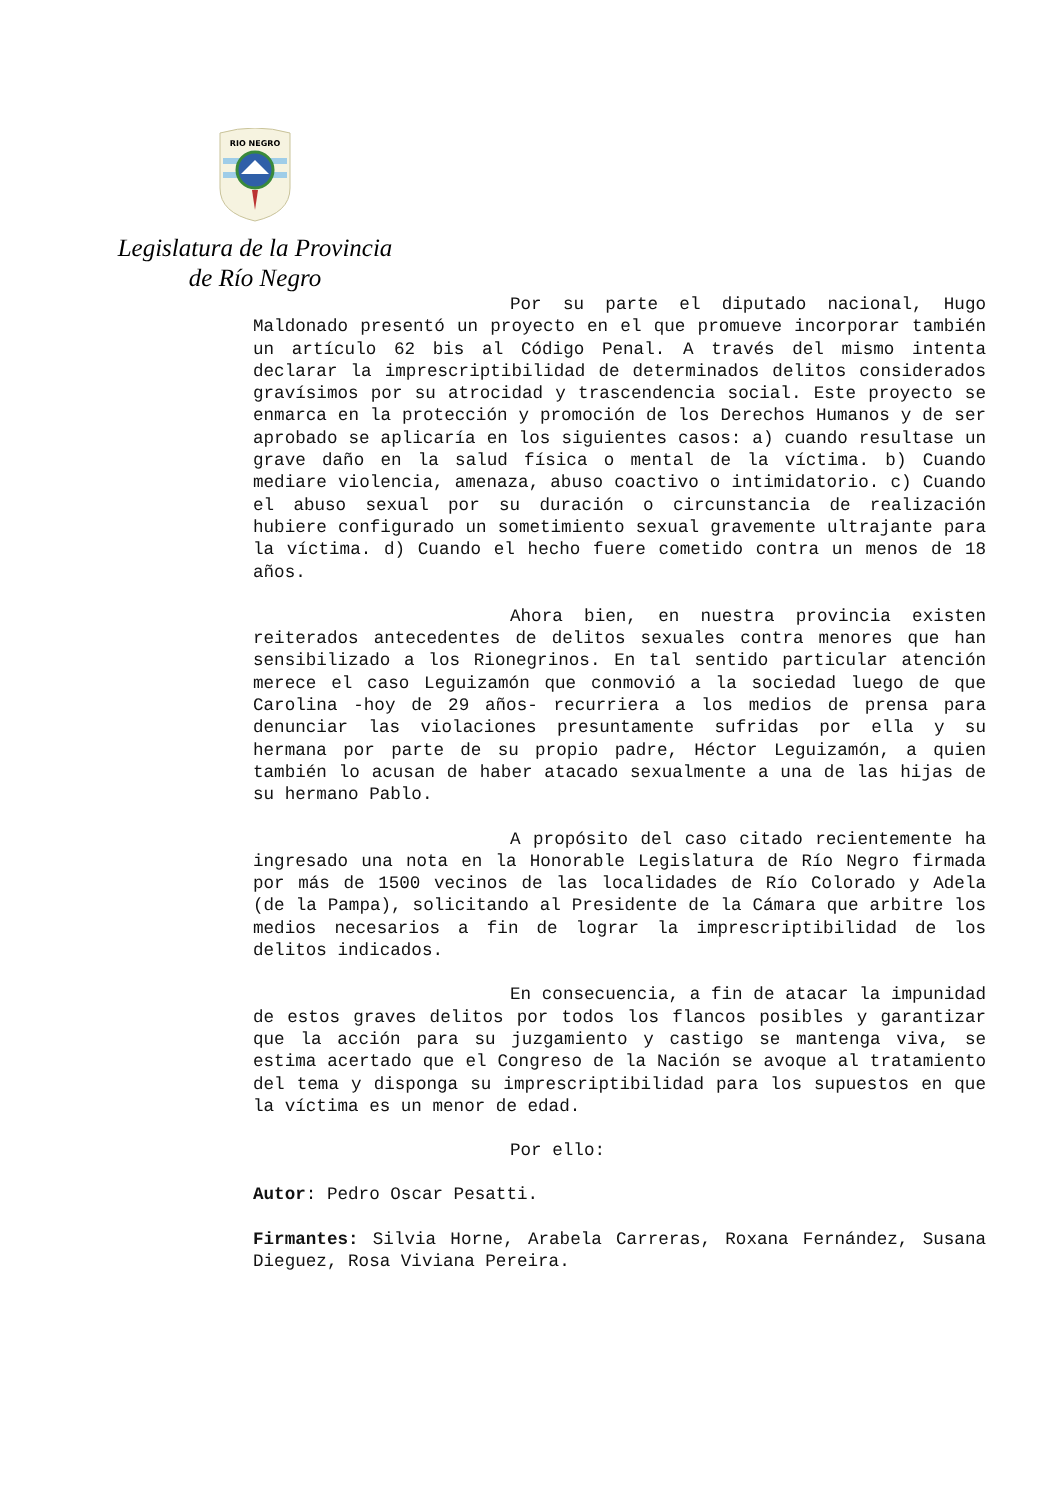RIO NEGRO
Legislatura de la Provincia
de Río Negro
Por su parte el diputado nacional, Hugo Maldonado presentó un proyecto en el que promueve incorporar también un artículo 62 bis al Código Penal. A través del mismo intenta declarar la imprescriptibilidad de determinados delitos considerados gravísimos por su atrocidad y trascendencia social. Este proyecto se enmarca en la protección y promoción de los Derechos Humanos y de ser aprobado se aplicaría en los siguientes casos: a) cuando resultase un grave daño en la salud física o mental de la víctima. b) Cuando mediare violencia, amenaza, abuso coactivo o intimidatorio. c) Cuando el abuso sexual por su duración o circunstancia de realización hubiere configurado un sometimiento sexual gravemente ultrajante para la víctima. d) Cuando el hecho fuere cometido contra un menos de 18 años.
Ahora bien, en nuestra provincia existen reiterados antecedentes de delitos sexuales contra menores que han sensibilizado a los Rionegrinos. En tal sentido particular atención merece el caso Leguizamón que conmovió a la sociedad luego de que Carolina -hoy de 29 años- recurriera a los medios de prensa para denunciar las violaciones presuntamente sufridas por ella y su hermana por parte de su propio padre, Héctor Leguizamón, a quien también lo acusan de haber atacado sexualmente a una de las hijas de su hermano Pablo.
A propósito del caso citado recientemente ha ingresado una nota en la Honorable Legislatura de Río Negro firmada por más de 1500 vecinos de las localidades de Río Colorado y Adela (de la Pampa), solicitando al Presidente de la Cámara que arbitre los medios necesarios a fin de lograr la imprescriptibilidad de los delitos indicados.
En consecuencia, a fin de atacar la impunidad de estos graves delitos por todos los flancos posibles y garantizar que la acción para su juzgamiento y castigo se mantenga viva, se estima acertado que el Congreso de la Nación se avoque al tratamiento del tema y disponga su imprescriptibilidad para los supuestos en que la víctima es un menor de edad.
Por ello:
Autor: Pedro Oscar Pesatti.
Firmantes: Silvia Horne, Arabela Carreras, Roxana Fernández, Susana Dieguez, Rosa Viviana Pereira.